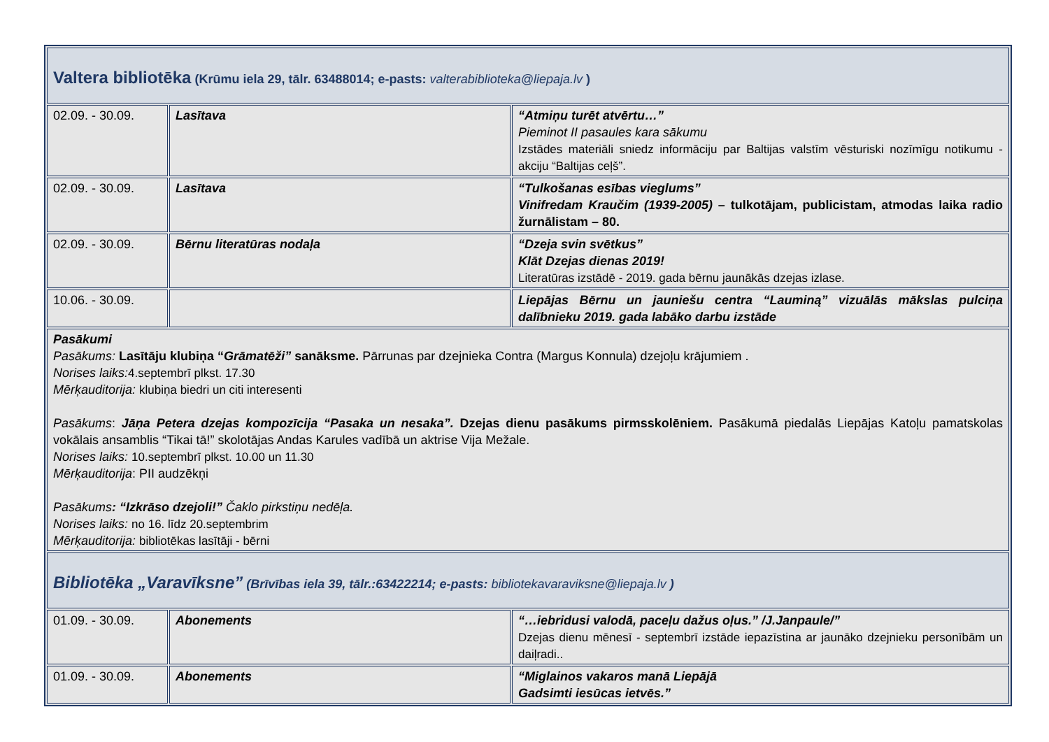| Valtera bibliotēka (Krūmu iela 29, tālr. 63488014; e-pasts: valterabiblioteka@liepaja.lv ) | | |
| 02.09. - 30.09. | Lasītava | “Atmiņu turēt atvērtu…” Pieminot II pasaules kara sākumu Izstādes materiāli sniedz informāciju par Baltijas valstīm vēsturiski nozīmīgu notikumu - akciju “Baltijas ceļš”. |
| 02.09. - 30.09. | Lasītava | “Tulkošanas esības vieglums” Vinifredam Kraučim (1939-2005) – tulkotājam, publicistam, atmodas laika radio žurnālistam – 80. |
| 02.09. - 30.09. | Bērnu literatūras nodaļa | “Dzeja svin svētkus” Klāt Dzejas dienas 2019! Literatūras izstādē - 2019. gada bērnu jaunākās dzejas izlase. |
| 10.06. - 30.09. | | Liepājas Bērnu un jauniešu centra “Lauminą” vizuālās mākslas pulciņa dalībnieku 2019. gada labāko darbu izstāde |
| Pasākumi Pasākums: Lasītāju klubiņa “ Grāmatēži” sanāksme. Pārrunas par dzejnieka Contra (Margus Konnula) dzejoļu krājumiem . Norises laiks: 4.septembrī plkst. 17.30 Mērķauditorija: klubiņa biedri un citi interesenti Pasākums : Jāņa Petera dzejas kompozīcija “Pasaka un nesaka”. Dzejas dienu pasākums pirmsskolēniem. Pasākumā piedalās Liepājas Katoļu pamatskolas vokālais ansamblis “Tikai tā!” skolotājas Andas Karules vadībā un aktrise Vija Mežale. Norises laiks: 10.septembrī plkst. 10.00 un 11.30 Mērķauditorija : PII audzēkņi Pasākums : “Izkrāso dzejoli!” Čaklo pirkstiņu nedēļa. Norises laiks: no 16. līdz 20.septembrim Mērķauditorija: bibliotēkas lasītāji - bērni | | |
| Bibliotēka „Varavīksne” (Brīvības iela 39, tālr.:63422214; e-pasts: bibliotekavaraviksne@liepaja.lv ) | | |
| 01.09. - 30.09. | Abonements | “…iebridusi valodā, paceļu dažus oļus.” /J.Janpaule/” Dzejas dienu mēnesī - septembrī izstāde iepazīstina ar jaunāko dzejnieku personībām un daiļradi.. |
| 01.09. - 30.09. | Abonements | “Miglainos vakaros manā Liepājā Gadsimti iesūcas ietvēs.” |